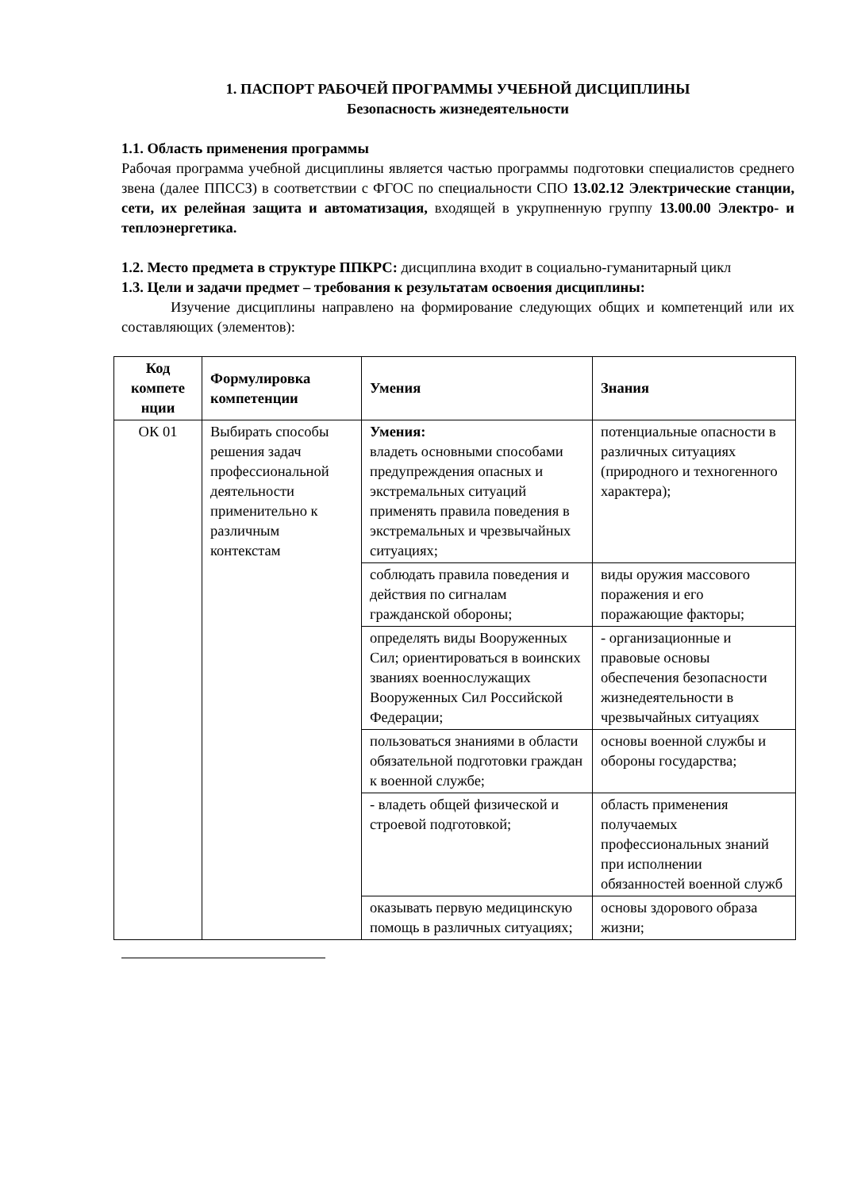1. ПАСПОРТ РАБОЧЕЙ ПРОГРАММЫ УЧЕБНОЙ ДИСЦИПЛИНЫ
Безопасность жизнедеятельности
1.1. Область применения программы
Рабочая программа учебной дисциплины является частью программы подготовки специалистов среднего звена (далее ППССЗ) в соответствии с ФГОС по специальности СПО 13.02.12 Электрические станции, сети, их релейная защита и автоматизация, входящей в укрупненную группу 13.00.00 Электро- и теплоэнергетика.
1.2. Место предмета в структуре ППКРС: дисциплина входит в социально-гуманитарный цикл
1.3. Цели и задачи предмет – требования к результатам освоения дисциплины:
Изучение дисциплины направлено на формирование следующих общих и компетенций или их составляющих (элементов):
| Код компете нции | Формулировка компетенции | Умения | Знания |
| --- | --- | --- | --- |
| ОК 01 | Выбирать способы решения задач профессиональной деятельности применительно к различным контекстам | Умения: владеть основными способами предупреждения опасных и экстремальных ситуаций применять правила поведения в экстремальных и чрезвычайных ситуациях; | потенциальные опасности в различных ситуациях (природного и техногенного характера); |
| | | соблюдать правила поведения и действия по сигналам гражданской обороны; | виды оружия массового поражения и его поражающие факторы; |
| | | определять виды Вооруженных Сил; ориентироваться в воинских званиях военнослужащих Вооруженных Сил Российской Федерации; | - организационные и правовые основы обеспечения безопасности жизнедеятельности в чрезвычайных ситуациях |
| | | пользоваться знаниями в области обязательной подготовки граждан к военной службе; | основы военной службы и обороны государства; |
| | | - владеть общей физической и строевой подготовкой; | область применения получаемых профессиональных знаний при исполнении обязанностей военной служб |
| | | оказывать первую медицинскую помощь в различных ситуациях; | основы здорового образа жизни; |